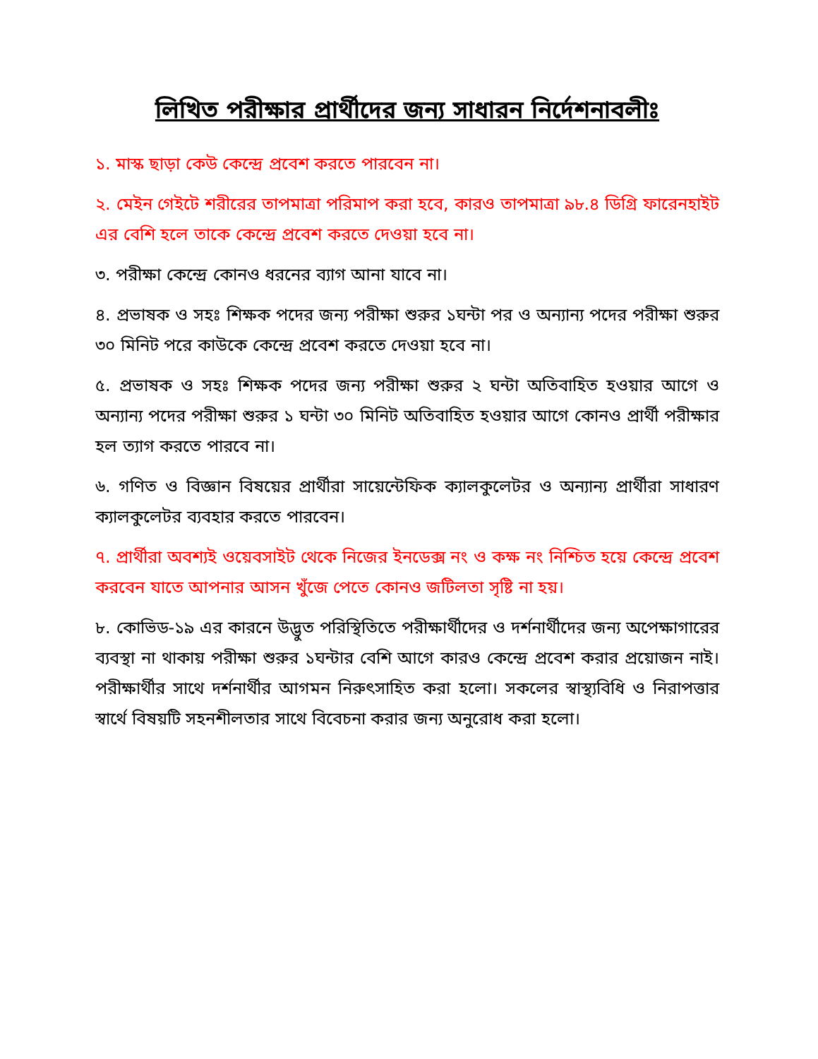লিখিত পরীক্ষার প্রার্থীদের জন্য সাধারন নির্দেশনাবলীঃ
১. মাস্ক ছাড়া কেউ কেন্দ্রে প্রবেশ করতে পারবেন না।
২. মেইন গেইটে শরীরের তাপমাত্রা পরিমাপ করা হবে, কারও তাপমাত্রা ৯৮.৪ ডিগ্রি ফারেনহাইট এর বেশি হলে তাকে কেন্দ্রে প্রবেশ করতে দেওয়া হবে না।
৩. পরীক্ষা কেন্দ্রে কোনও ধরনের ব্যাগ আনা যাবে না।
৪. প্রভাষক ও সহঃ শিক্ষক পদের জন্য পরীক্ষা শুরুর ১ঘন্টা পর ও অন্যান্য পদের পরীক্ষা শুরুর ৩০ মিনিট পরে কাউকে কেন্দ্রে প্রবেশ করতে দেওয়া হবে না।
৫. প্রভাষক ও সহঃ শিক্ষক পদের জন্য পরীক্ষা শুরুর ২ ঘন্টা অতিবাহিত হওয়ার আগে ও অন্যান্য পদের পরীক্ষা শুরুর ১ ঘন্টা ৩০ মিনিট অতিবাহিত হওয়ার আগে কোনও প্রার্থী পরীক্ষার হল ত্যাগ করতে পারবে না।
৬. গণিত ও বিজ্ঞান বিষয়ের প্রার্থীরা সায়েন্টেফিক ক্যালকুলেটর ও অন্যান্য প্রার্থীরা সাধারণ ক্যালকুলেটর ব্যবহার করতে পারবেন।
৭. প্রার্থীরা অবশ্যই ওয়েবসাইট থেকে নিজের ইনডেক্স নং ও কক্ষ নং নিশ্চিত হয়ে কেন্দ্রে প্রবেশ করবেন যাতে আপনার আসন খুঁজে পেতে কোনও জটিলতা সৃষ্টি না হয়।
৮. কোভিড-১৯ এর কারনে উদ্ভুত পরিস্থিতিতে পরীক্ষার্থীদের ও দর্শনার্থীদের জন্য অপেক্ষাগারের ব্যবস্থা না থাকায় পরীক্ষা শুরুর ১ঘন্টার বেশি আগে কারও কেন্দ্রে প্রবেশ করার প্রয়োজন নাই। পরীক্ষার্থীর সাথে দর্শনার্থীর আগমন নিরুৎসাহিত করা হলো। সকলের স্বাস্থ্যবিধি ও নিরাপত্তার স্বার্থে বিষয়টি সহনশীলতার সাথে বিবেচনা করার জন্য অনুরোধ করা হলো।